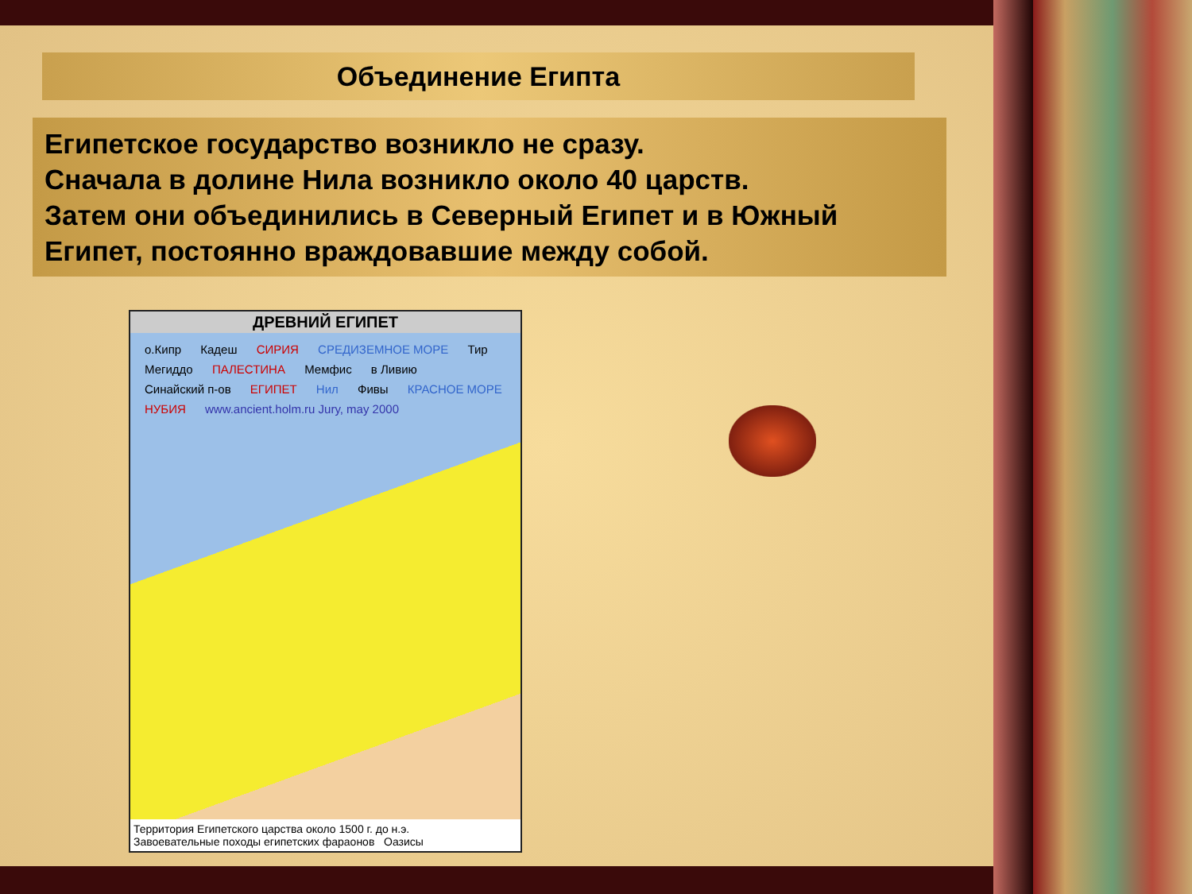Объединение Египта
Египетское государство возникло не сразу.
Сначала в долине Нила возникло около 40 царств.
Затем они объединились в Северный Египет и в Южный Египет, постоянно враждовавшие между собой.
ДРЕВНИЙ ЕГИПЕТ
о.Кипр Кадеш СИРИЯ СРЕДИЗЕМНОЕ МОРЕ Тир Мегиддо ПАЛЕСТИНА Мемфис в Ливию Синайский п-ов ЕГИПЕТ Нил Фивы КРАСНОЕ МОРЕ НУБИЯ www.ancient.holm.ru Jury, may 2000
Территория Египетского царства около 1500 г. до н.э.
Завоевательные походы египетских фараонов Оазисы